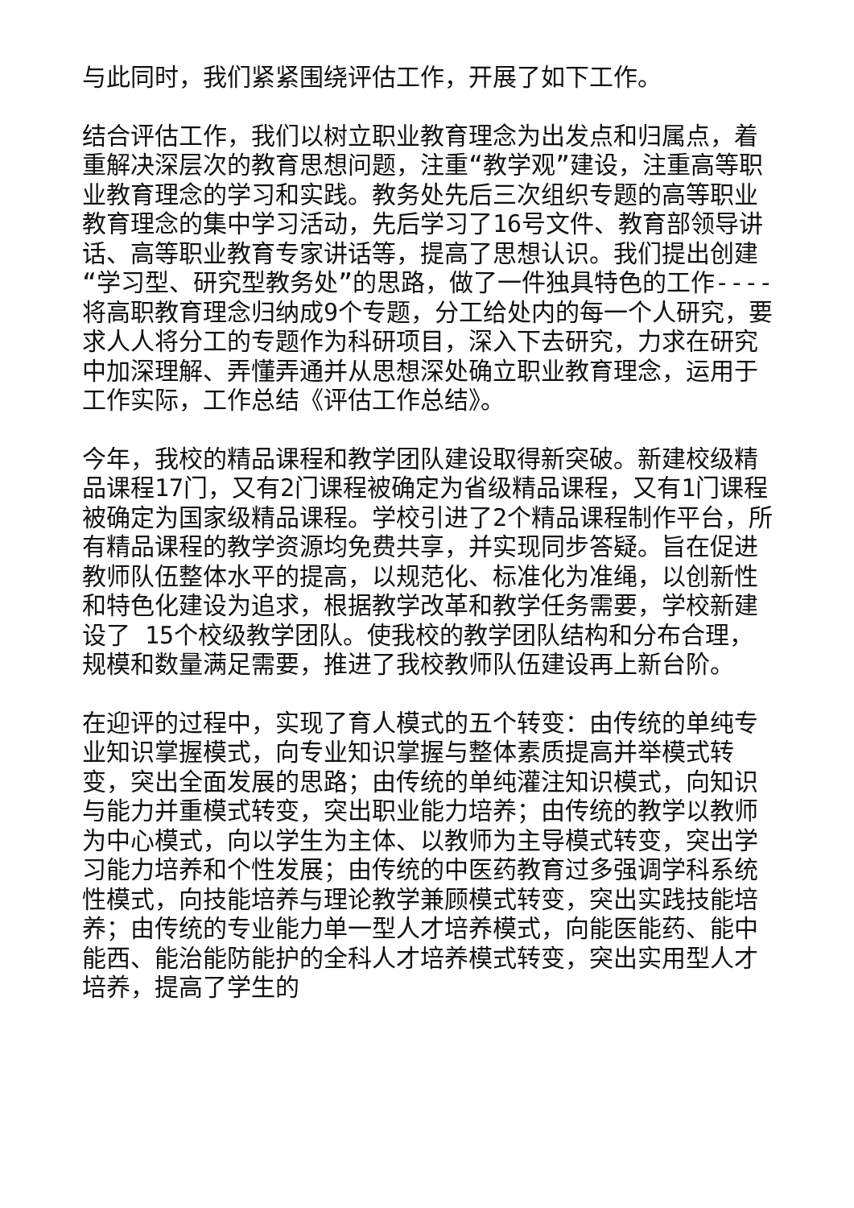与此同时，我们紧紧围绕评估工作，开展了如下工作。
结合评估工作，我们以树立职业教育理念为出发点和归属点，着重解决深层次的教育思想问题，注重“教学观”建设，注重高等职业教育理念的学习和实践。教务处先后三次组织专题的高等职业教育理念的集中学习活动，先后学习了16号文件、教育部领导讲话、高等职业教育专家讲话等，提高了思想认识。我们提出创建“学习型、研究型教务处”的思路，做了一件独具特色的工作----将高职教育理念归纳成9个专题，分工给处内的每一个人研究，要求人人将分工的专题作为科研项目，深入下去研究，力求在研究中加深理解、弄懂弄通并从思想深处确立职业教育理念，运用于工作实际，工作总结《评估工作总结》。
今年，我校的精品课程和教学团队建设取得新突破。新建校级精品课程17门，又有2门课程被确定为省级精品课程，又有1门课程被确定为国家级精品课程。学校引进了2个精品课程制作平台，所有精品课程的教学资源均免费共享，并实现同步答疑。旨在促进教师队伍整体水平的提高，以规范化、标准化为准绳，以创新性和特色化建设为追求，根据教学改革和教学任务需要，学校新建设了 15个校级教学团队。使我校的教学团队结构和分布合理，规模和数量满足需要，推进了我校教师队伍建设再上新台阶。
在迎评的过程中，实现了育人模式的五个转变：由传统的单纯专业知识掌握模式，向专业知识掌握与整体素质提高并举模式转变，突出全面发展的思路；由传统的单纯灌注知识模式，向知识与能力并重模式转变，突出职业能力培养；由传统的教学以教师为中心模式，向以学生为主体、以教师为主导模式转变，突出学习能力培养和个性发展；由传统的中医药教育过多强调学科系统性模式，向技能培养与理论教学兼顾模式转变，突出实践技能培养；由传统的专业能力单一型人才培养模式，向能医能药、能中能西、能治能防能护的全科人才培养模式转变，突出实用型人才培养，提高了学生的